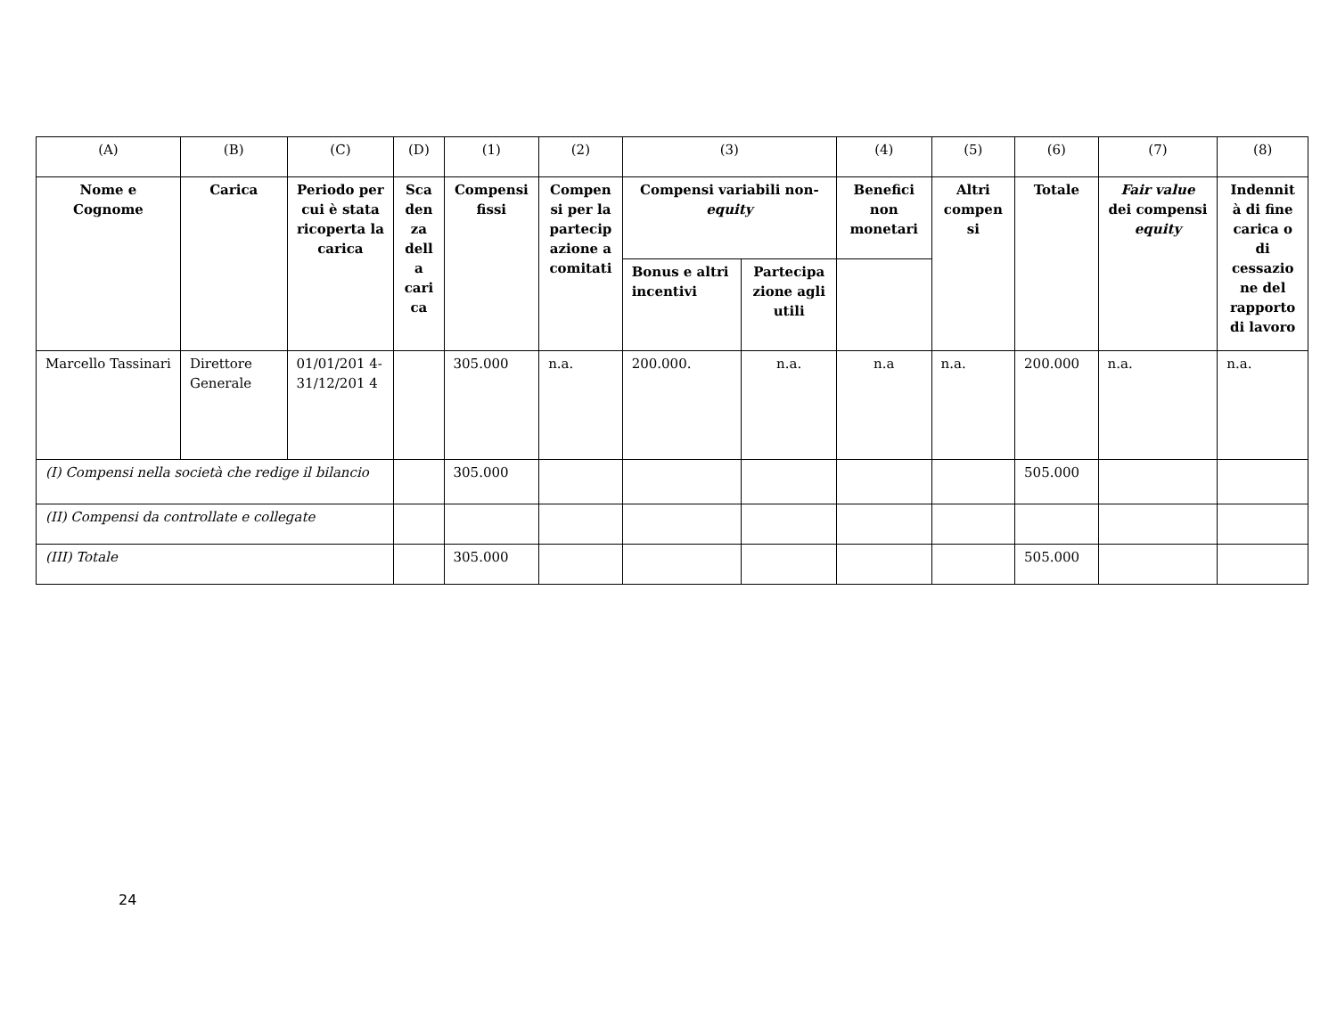| (A) | (B) | (C) | (D) | (1) | (2) | (3) | | (4) | (5) | (6) | (7) | (8) |
| Nome e Cognome | Carica | Periodo per cui è stata ricoperta la carica | Sca den za dell a cari ca | Compensi fissi | Compen si per la partecip azione a comitati | Compensi variabili non- equity | | Benefici non monetari | Altri compen si | Totale | Fair value dei compensi equity | Indennit à di fine carica o di cessazio ne del rapporto di lavoro |
| | | | | | | Bonus e altri incentivi | Partecipa zione agli utili | | | | | |
| Marcello Tassinari | Direttore Generale | 01/01/201 4- 31/12/201 4 | | 305.000 | n.a. | 200.000. | n.a. | n.a | n.a. | 200.000 | n.a. | n.a. |
| (I) Compensi nella società che redige il bilancio | | | | 305.000 | | | | | | 505.000 | | |
| (II) Compensi da controllate e collegate | | | | | | | | | | | | |
| (III) Totale | | | | 305.000 | | | | | | 505.000 | | |
24